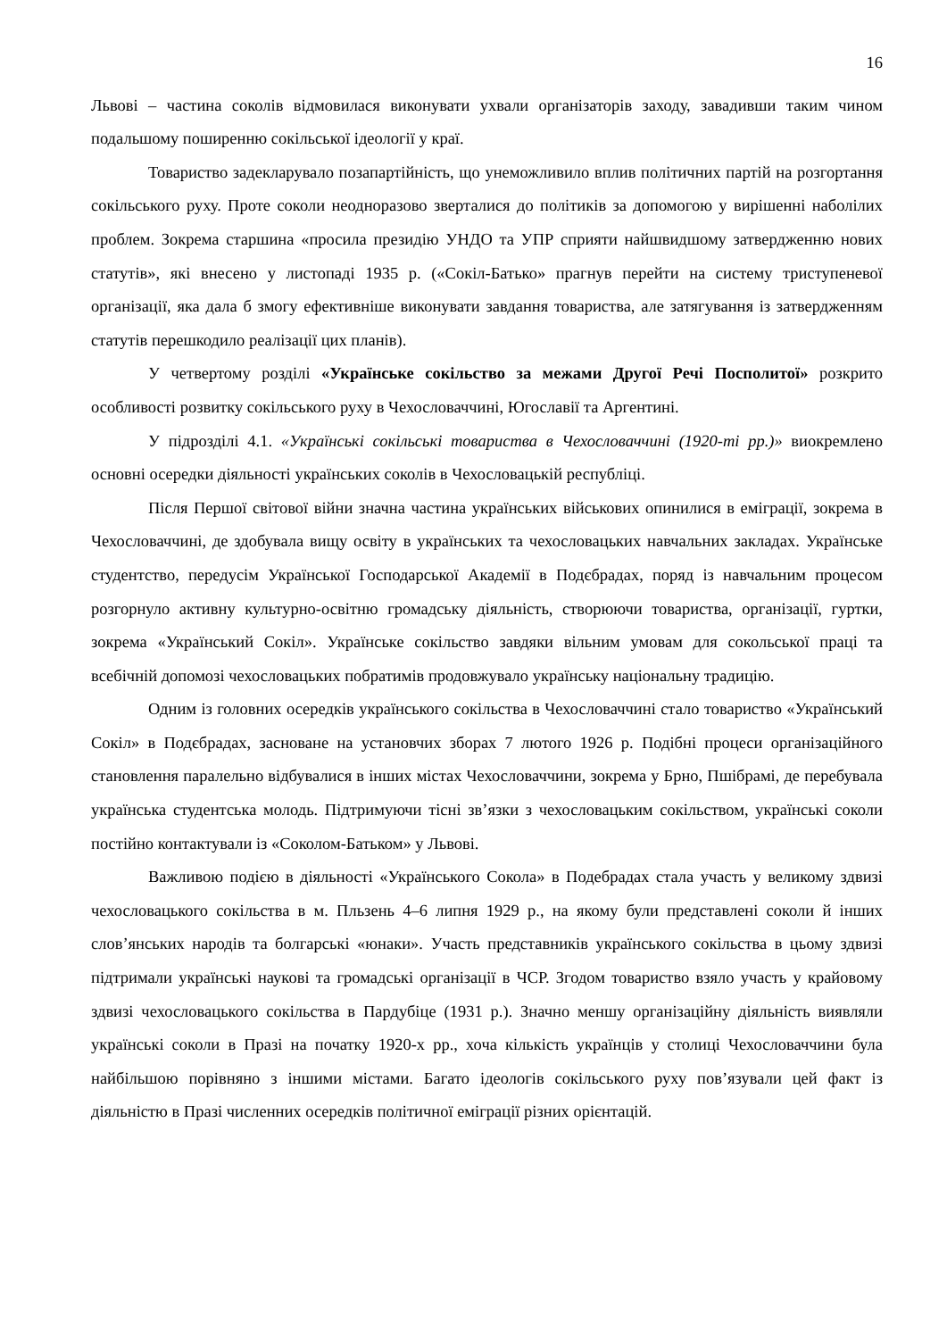16
Львові – частина соколів відмовилася виконувати ухвали організаторів заходу, завадивши таким чином подальшому поширенню сокільської ідеології у краї.
Товариство задекларувало позапартійність, що унеможливило вплив політичних партій на розгортання сокільського руху. Проте соколи неодноразово зверталися до політиків за допомогою у вирішенні наболілих проблем. Зокрема старшина «просила президію УНДО та УПР сприяти найшвидшому затвердженню нових статутів», які внесено у листопаді 1935 р. («Сокіл-Батько» прагнув перейти на систему триступеневої організації, яка дала б змогу ефективніше виконувати завдання товариства, але затягування із затвердженням статутів перешкодило реалізації цих планів).
У четвертому розділі «Українське сокільство за межами Другої Речі Посполитої» розкрито особливості розвитку сокільського руху в Чехословаччині, Югославії та Аргентині.
У підрозділі 4.1. «Українські сокільські товариства в Чехословаччині (1920-ті рр.)» виокремлено основні осередки діяльності українських соколів в Чехословацькій республіці.
Після Першої світової війни значна частина українських військових опинилися в еміграції, зокрема в Чехословаччині, де здобувала вищу освіту в українських та чехословацьких навчальних закладах. Українське студентство, передусім Української Господарської Академії в Подєбрадах, поряд із навчальним процесом розгорнуло активну культурно-освітню громадську діяльність, створюючи товариства, організації, гуртки, зокрема «Український Сокіл». Українське сокільство завдяки вільним умовам для сокольської праці та всебічній допомозі чехословацьких побратимів продовжувало українську національну традицію.
Одним із головних осередків українського сокільства в Чехословаччині стало товариство «Український Сокіл» в Подєбрадах, засноване на установчих зборах 7 лютого 1926 р. Подібні процеси організаційного становлення паралельно відбувалися в інших містах Чехословаччини, зокрема у Брно, Пшібрамі, де перебувала українська студентська молодь. Підтримуючи тісні зв’язки з чехословацьким сокільством, українські соколи постійно контактували із «Соколом-Батьком» у Львові.
Важливою подією в діяльності «Українського Сокола» в Подебрадах стала участь у великому здвизі чехословацького сокільства в м. Пльзень 4–6 липня 1929 р., на якому були представлені соколи й інших слов’янських народів та болгарські «юнаки». Участь представників українського сокільства в цьому здвизі підтримали українські наукові та громадські організації в ЧСР. Згодом товариство взяло участь у крайовому здвизі чехословацького сокільства в Пардубіце (1931 р.). Значно меншу організаційну діяльність виявляли українські соколи в Празі на початку 1920-х рр., хоча кількість українців у столиці Чехословаччини була найбільшою порівняно з іншими містами. Багато ідеологів сокільського руху пов’язували цей факт із діяльністю в Празі численних осередків політичної еміграції різних орієнтацій.